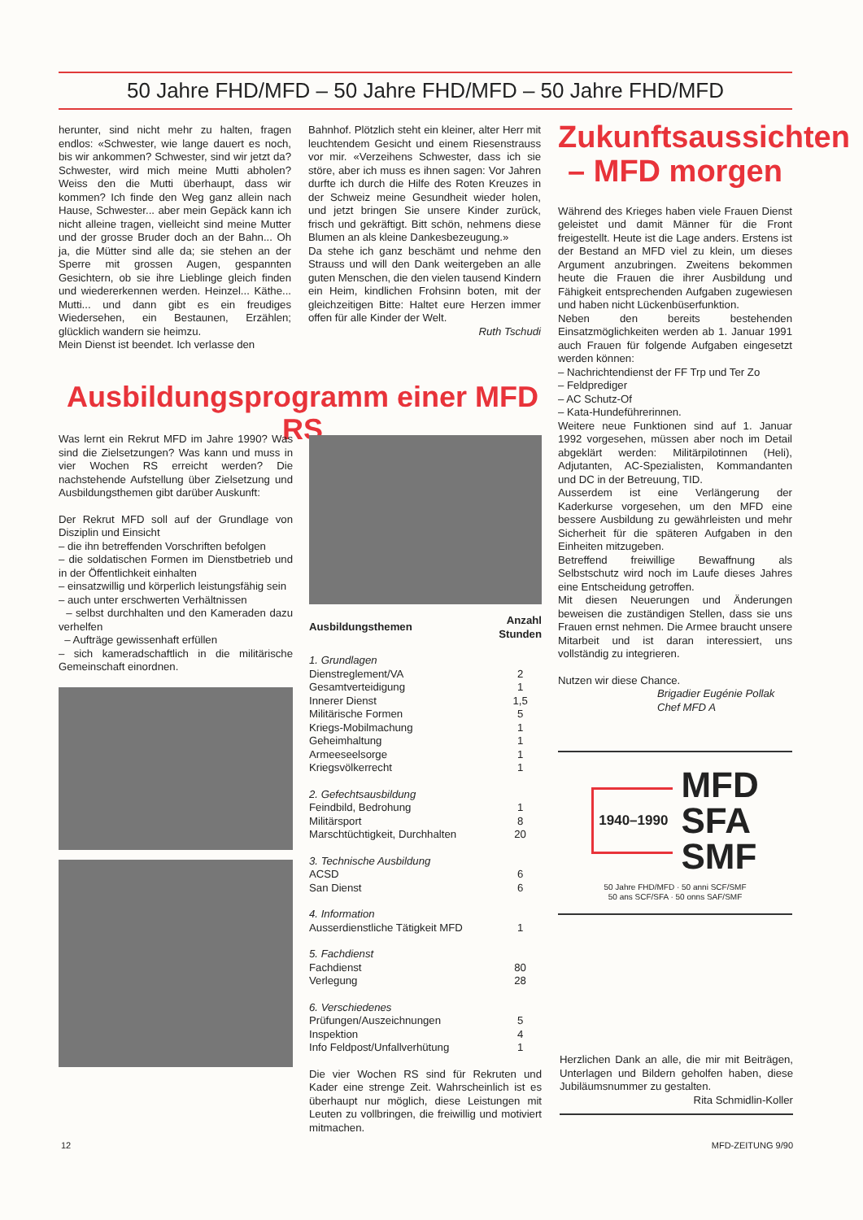50 Jahre FHD/MFD – 50 Jahre FHD/MFD – 50 Jahre FHD/MFD
herunter, sind nicht mehr zu halten, fragen endlos: «Schwester, wie lange dauert es noch, bis wir ankommen? Schwester, sind wir jetzt da? Schwester, wird mich meine Mutti abholen? Weiss den die Mutti überhaupt, dass wir kommen? Ich finde den Weg ganz allein nach Hause, Schwester... aber mein Gepäck kann ich nicht alleine tragen, vielleicht sind meine Mutter und der grosse Bruder doch an der Bahn... Oh ja, die Mütter sind alle da; sie stehen an der Sperre mit grossen Augen, gespannten Gesichtern, ob sie ihre Lieblinge gleich finden und wiedererkennen werden. Heinzel... Käthe... Mutti... und dann gibt es ein freudiges Wiedersehen, ein Bestaunen, Erzählen; glücklich wandern sie heimzu.
Mein Dienst ist beendet. Ich verlasse den
Bahnhof. Plötzlich steht ein kleiner, alter Herr mit leuchtendem Gesicht und einem Riesenstrauss vor mir. «Verzeihens Schwester, dass ich sie störe, aber ich muss es ihnen sagen: Vor Jahren durfte ich durch die Hilfe des Roten Kreuzes in der Schweiz meine Gesundheit wieder holen, und jetzt bringen Sie unsere Kinder zurück, frisch und gekräftigt. Bitt schön, nehmens diese Blumen an als kleine Dankesbezeugung.»
Da stehe ich ganz beschämt und nehme den Strauss und will den Dank weitergeben an alle guten Menschen, die den vielen tausend Kindern ein Heim, kindlichen Frohsinn boten, mit der gleichzeitigen Bitte: Haltet eure Herzen immer offen für alle Kinder der Welt.
Ruth Tschudi
Zukunftsaussichten – MFD morgen
Während des Krieges haben viele Frauen Dienst geleistet und damit Männer für die Front freigestellt. Heute ist die Lage anders. Erstens ist der Bestand an MFD viel zu klein, um dieses Argument anzubringen. Zweitens bekommen heute die Frauen die ihrer Ausbildung und Fähigkeit entsprechenden Aufgaben zugewiesen und haben nicht Lückenbüserfunktion.
Neben den bereits bestehenden Einsatzmöglichkeiten werden ab 1. Januar 1991 auch Frauen für folgende Aufgaben eingesetzt werden können:
– Nachrichtendienst der FF Trp und Ter Zo
– Feldprediger
– AC Schutz-Of
– Kata-Hundeführerinnen.
Weitere neue Funktionen sind auf 1. Januar 1992 vorgesehen, müssen aber noch im Detail abgeklärt werden: Militärpilotinnen (Heli), Adjutanten, AC-Spezialisten, Kommandanten und DC in der Betreuung, TID.
Ausserdem ist eine Verlängerung der Kaderkurse vorgesehen, um den MFD eine bessere Ausbildung zu gewährleisten und mehr Sicherheit für die späteren Aufgaben in den Einheiten mitzugeben.
Betreffend freiwillige Bewaffnung als Selbstschutz wird noch im Laufe dieses Jahres eine Entscheidung getroffen.
Mit diesen Neuerungen und Änderungen beweisen die zuständigen Stellen, dass sie uns Frauen ernst nehmen. Die Armee braucht unsere Mitarbeit und ist daran interessiert, uns vollständig zu integrieren.
Nutzen wir diese Chance.
Brigadier Eugénie Pollak
Chef MFD A
1940–1990
MFD
SFA
SMF
50 Jahre FHD/MFD · 50 anni SCF/SMF
50 ans SCF/SFA · 50 onns SAF/SMF
Ausbildungsprogramm einer MFD RS
Was lernt ein Rekrut MFD im Jahre 1990? Was sind die Zielsetzungen? Was kann und muss in vier Wochen RS erreicht werden? Die nachstehende Aufstellung über Zielsetzung und Ausbildungsthemen gibt darüber Auskunft:
Der Rekrut MFD soll auf der Grundlage von Disziplin und Einsicht
– die ihn betreffenden Vorschriften befolgen
– die soldatischen Formen im Dienstbetrieb und in der Öffentlichkeit einhalten
– einsatzwillig und körperlich leistungsfähig sein
– auch unter erschwerten Verhältnissen
– selbst durchhalten und den Kameraden dazu verhelfen
– Aufträge gewissenhaft erfüllen
– sich kameradschaftlich in die militärische Gemeinschaft einordnen.
| Ausbildungsthemen | Anzahl Stunden |
| --- | --- |
| 1. Grundlagen | |
| Dienstreglement/VA | 2 |
| Gesamtverteidigung | 1 |
| Innerer Dienst | 1,5 |
| Militärische Formen | 5 |
| Kriegs-Mobilmachung | 1 |
| Geheimhaltung | 1 |
| Armeeseelsorge | 1 |
| Kriegsvölkerrecht | 1 |
| 2. Gefechtsausbildung | |
| Feindbild, Bedrohung | 1 |
| Militärsport | 8 |
| Marschtüchtigkeit, Durchhalten | 20 |
| 3. Technische Ausbildung | |
| ACSD | 6 |
| San Dienst | 6 |
| 4. Information | |
| Ausserdienstliche Tätigkeit MFD | 1 |
| 5. Fachdienst | |
| Fachdienst | 80 |
| Verlegung | 28 |
| 6. Verschiedenes | |
| Prüfungen/Auszeichnungen | 5 |
| Inspektion | 4 |
| Info Feldpost/Unfallverhütung | 1 |
Die vier Wochen RS sind für Rekruten und Kader eine strenge Zeit. Wahrscheinlich ist es überhaupt nur möglich, diese Leistungen mit Leuten zu vollbringen, die freiwillig und motiviert mitmachen.
Herzlichen Dank an alle, die mir mit Beiträgen, Unterlagen und Bildern geholfen haben, diese Jubiläumsnummer zu gestalten.
Rita Schmidlin-Koller
12 MFD-ZEITUNG 9/90